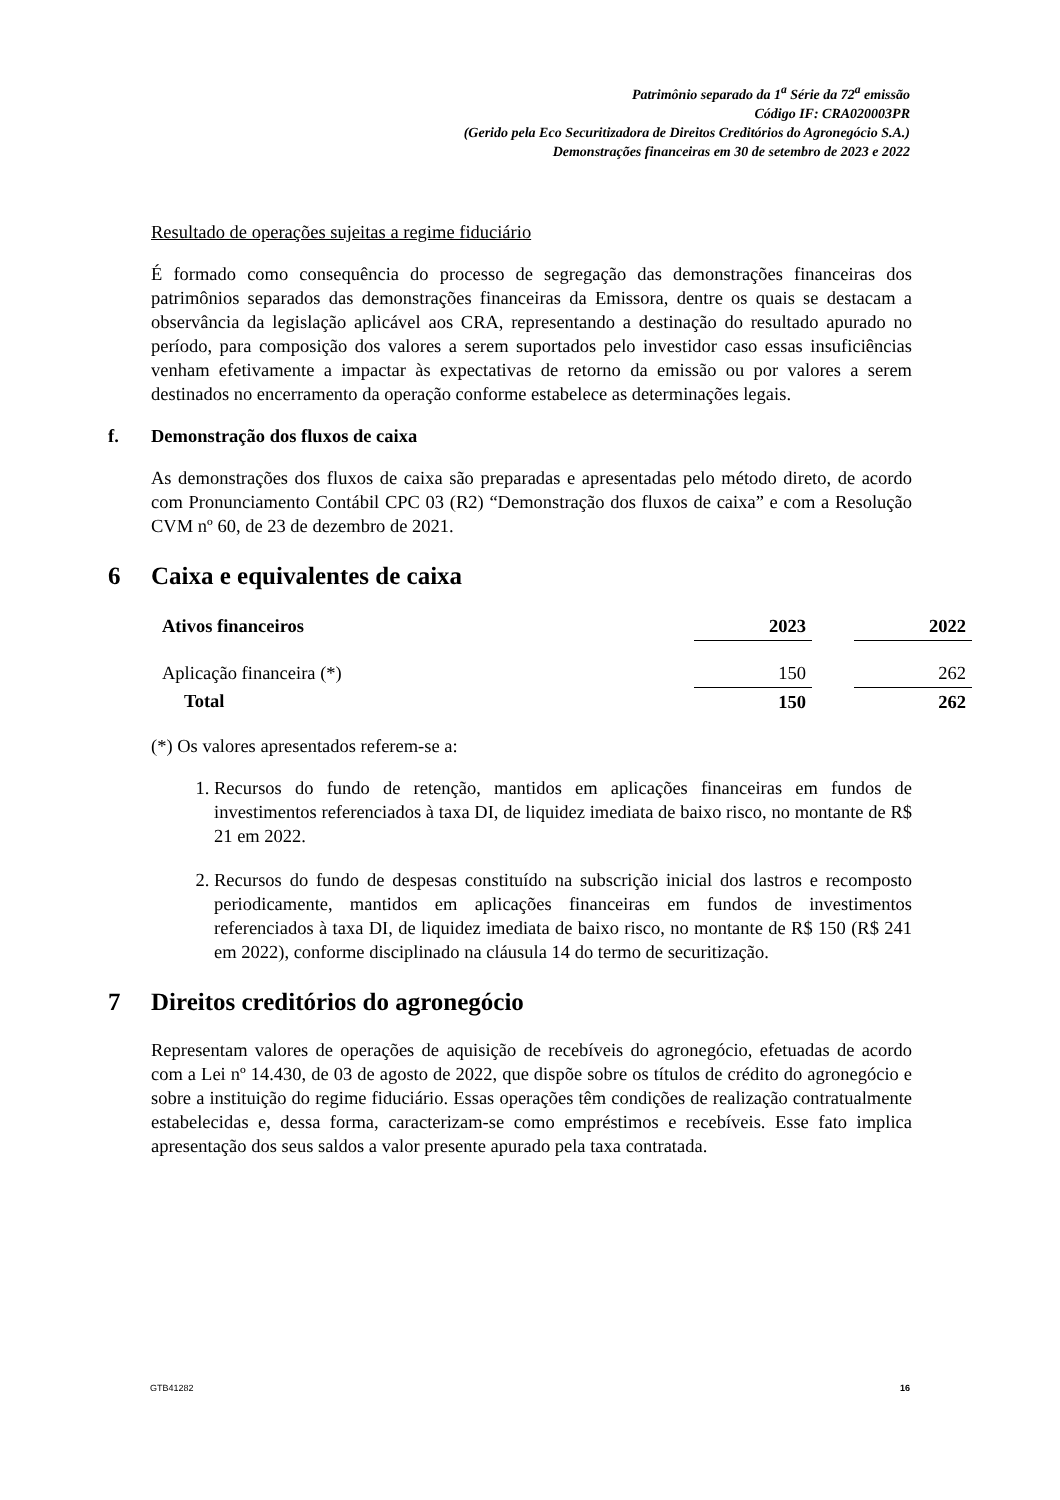Patrimônio separado da 1<sup>a</sup> Série da 72<sup>a</sup> emissão
Código IF: CRA020003PR
(Gerido pela Eco Securitizadora de Direitos Creditórios do Agronegócio S.A.)
Demonstrações financeiras em 30 de setembro de 2023 e 2022
Resultado de operações sujeitas a regime fiduciário
É formado como consequência do processo de segregação das demonstrações financeiras dos patrimônios separados das demonstrações financeiras da Emissora, dentre os quais se destacam a observância da legislação aplicável aos CRA, representando a destinação do resultado apurado no período, para composição dos valores a serem suportados pelo investidor caso essas insuficiências venham efetivamente a impactar às expectativas de retorno da emissão ou por valores a serem destinados no encerramento da operação conforme estabelece as determinações legais.
f. Demonstração dos fluxos de caixa
As demonstrações dos fluxos de caixa são preparadas e apresentadas pelo método direto, de acordo com Pronunciamento Contábil CPC 03 (R2) “Demonstração dos fluxos de caixa” e com a Resolução CVM nº 60, de 23 de dezembro de 2021.
6 Caixa e equivalentes de caixa
| Ativos financeiros | 2023 | | 2022 |
| --- | --- | --- | --- |
| Aplicação financeira (*) | 150 | | 262 |
| Total | 150 | | 262 |
(*) Os valores apresentados referem-se a:
1. Recursos do fundo de retenção, mantidos em aplicações financeiras em fundos de investimentos referenciados à taxa DI, de liquidez imediata de baixo risco, no montante de R$ 21 em 2022.
2. Recursos do fundo de despesas constituído na subscrição inicial dos lastros e recomposto periodicamente, mantidos em aplicações financeiras em fundos de investimentos referenciados à taxa DI, de liquidez imediata de baixo risco, no montante de R$ 150 (R$ 241 em 2022), conforme disciplinado na cláusula 14 do termo de securitização.
7 Direitos creditórios do agronegócio
Representam valores de operações de aquisição de recebíveis do agronegócio, efetuadas de acordo com a Lei nº 14.430, de 03 de agosto de 2022, que dispõe sobre os títulos de crédito do agronegócio e sobre a instituição do regime fiduciário. Essas operações têm condições de realização contratualmente estabelecidas e, dessa forma, caracterizam-se como empréstimos e recebíveis. Esse fato implica apresentação dos seus saldos a valor presente apurado pela taxa contratada.
GTB41282 16